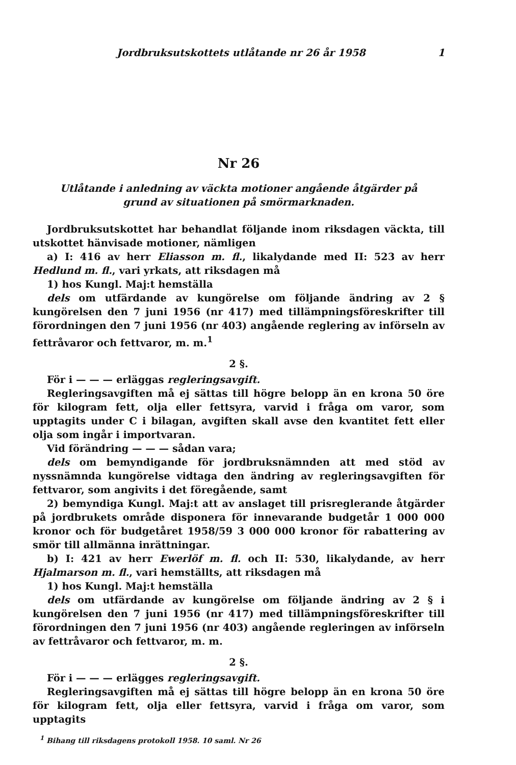Jordbruksutskottets utlåtande nr 26 år 1958 1
Nr 26
Utlåtande i anledning av väckta motioner angående åtgärder på
grund av situationen på smörmarknaden.
Jordbruksutskottet har behandlat följande inom riksdagen väckta, till utskottet hänvisade motioner, nämligen
a) I: 416 av herr Eliasson m. fl., likalydande med II: 523 av herr Hedlund m. fl., vari yrkats, att riksdagen må
1) hos Kungl. Maj:t hemställa
dels om utfärdande av kungörelse om följande ändring av 2 § kungörelsen den 7 juni 1956 (nr 417) med tillämpningsföreskrifter till förordningen den 7 juni 1956 (nr 403) angående reglering av införseln av fettråvaror och fettvaror, m. m.<sup>1</sup>
2 §.
För i — — — erläggas regleringsavgift.
Regleringsavgiften må ej sättas till högre belopp än en krona 50 öre för kilogram fett, olja eller fettsyra, varvid i fråga om varor, som upptagits under C i bilagan, avgiften skall avse den kvantitet fett eller olja som ingår i importvaran.
Vid förändring — — — sådan vara;
dels om bemyndigande för jordbruksnämnden att med stöd av nyssnämnda kungörelse vidtaga den ändring av regleringsavgiften för fettvaror, som angivits i det föregående, samt
2) bemyndiga Kungl. Maj:t att av anslaget till prisreglerande åtgärder på jordbrukets område disponera för innevarande budgetår 1 000 000 kronor och för budgetåret 1958/59 3 000 000 kronor för rabattering av smör till allmänna inrättningar.
b) I: 421 av herr Ewerlöf m. fl. och II: 530, likalydande, av herr Hjalmarson m. fl., vari hemställts, att riksdagen må
1) hos Kungl. Maj:t hemställa
dels om utfärdande av kungörelse om följande ändring av 2 § i kungörelsen den 7 juni 1956 (nr 417) med tillämpningsföreskrifter till förordningen den 7 juni 1956 (nr 403) angående regleringen av införseln av fettråvaror och fettvaror, m. m.
2 §.
För i — — — erlägges regleringsavgift.
Regleringsavgiften må ej sättas till högre belopp än en krona 50 öre för kilogram fett, olja eller fettsyra, varvid i fråga om varor, som upptagits
<sup>1</sup> Bihang till riksdagens protokoll 1958. 10 saml. Nr 26